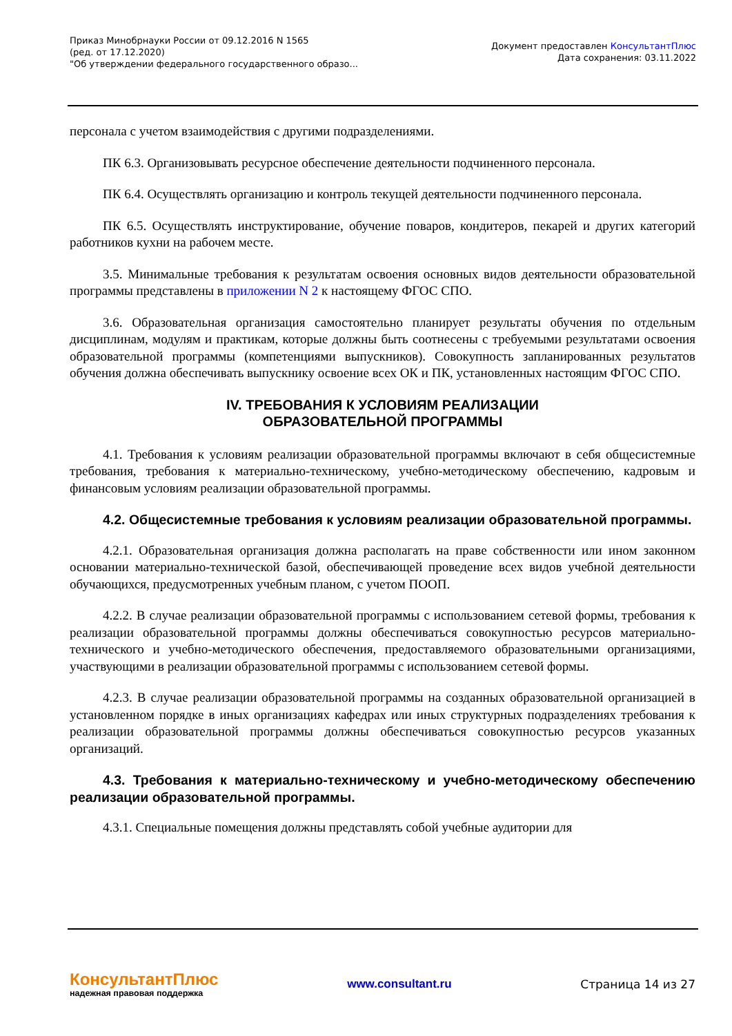Приказ Минобрнауки России от 09.12.2016 N 1565
(ред. от 17.12.2020)
"Об утверждении федерального государственного образо...
Документ предоставлен КонсультантПлюс
Дата сохранения: 03.11.2022
персонала с учетом взаимодействия с другими подразделениями.
ПК 6.3. Организовывать ресурсное обеспечение деятельности подчиненного персонала.
ПК 6.4. Осуществлять организацию и контроль текущей деятельности подчиненного персонала.
ПК 6.5. Осуществлять инструктирование, обучение поваров, кондитеров, пекарей и других категорий работников кухни на рабочем месте.
3.5. Минимальные требования к результатам освоения основных видов деятельности образовательной программы представлены в приложении N 2 к настоящему ФГОС СПО.
3.6. Образовательная организация самостоятельно планирует результаты обучения по отдельным дисциплинам, модулям и практикам, которые должны быть соотнесены с требуемыми результатами освоения образовательной программы (компетенциями выпускников). Совокупность запланированных результатов обучения должна обеспечивать выпускнику освоение всех ОК и ПК, установленных настоящим ФГОС СПО.
IV. ТРЕБОВАНИЯ К УСЛОВИЯМ РЕАЛИЗАЦИИ
ОБРАЗОВАТЕЛЬНОЙ ПРОГРАММЫ
4.1. Требования к условиям реализации образовательной программы включают в себя общесистемные требования, требования к материально-техническому, учебно-методическому обеспечению, кадровым и финансовым условиям реализации образовательной программы.
4.2. Общесистемные требования к условиям реализации образовательной программы.
4.2.1. Образовательная организация должна располагать на праве собственности или ином законном основании материально-технической базой, обеспечивающей проведение всех видов учебной деятельности обучающихся, предусмотренных учебным планом, с учетом ПООП.
4.2.2. В случае реализации образовательной программы с использованием сетевой формы, требования к реализации образовательной программы должны обеспечиваться совокупностью ресурсов материально-технического и учебно-методического обеспечения, предоставляемого образовательными организациями, участвующими в реализации образовательной программы с использованием сетевой формы.
4.2.3. В случае реализации образовательной программы на созданных образовательной организацией в установленном порядке в иных организациях кафедрах или иных структурных подразделениях требования к реализации образовательной программы должны обеспечиваться совокупностью ресурсов указанных организаций.
4.3. Требования к материально-техническому и учебно-методическому обеспечению реализации образовательной программы.
4.3.1. Специальные помещения должны представлять собой учебные аудитории для
КонсультантПлюс
надежная правовая поддержка
www.consultant.ru Страница 14 из 27